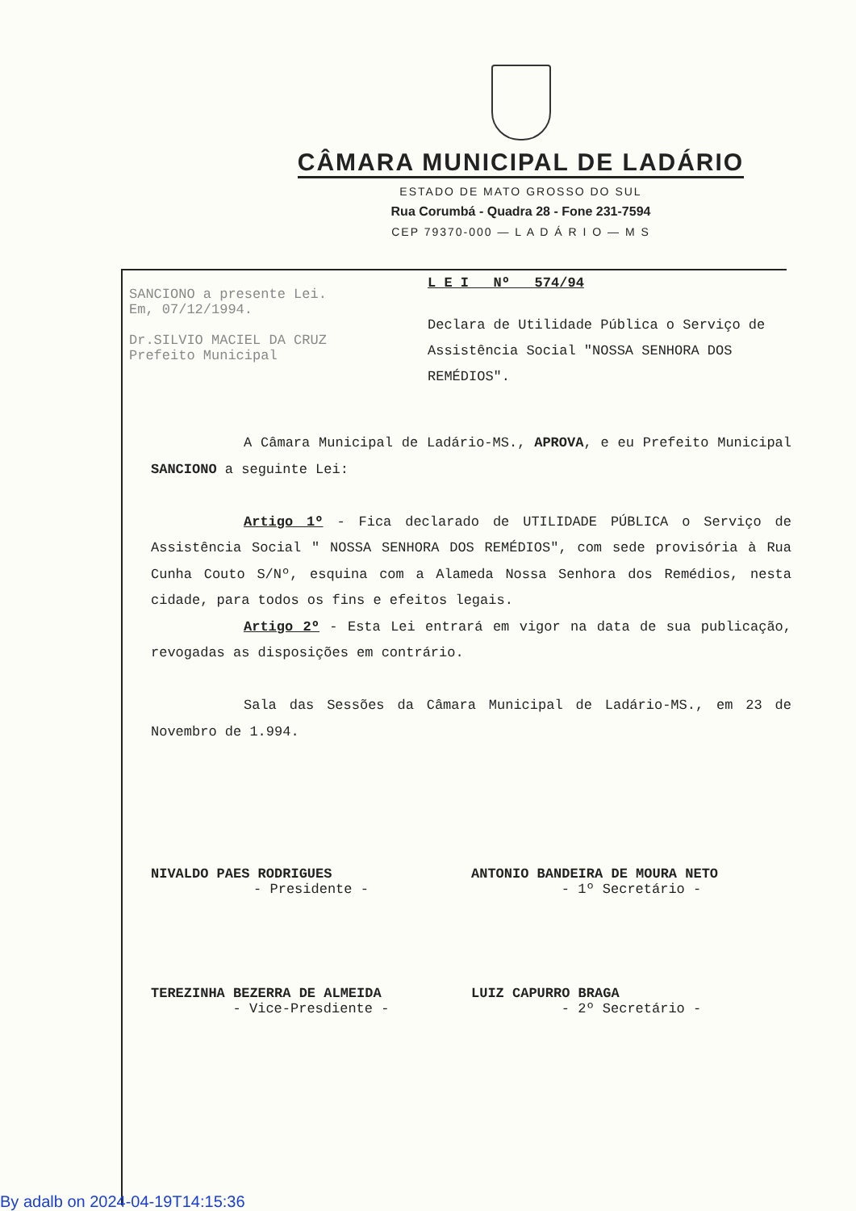CÂMARA MUNICIPAL DE LADÁRIO
ESTADO DE MATO GROSSO DO SUL
Rua Corumbá - Quadra 28 - Fone 231-7594
CEP 79370-000 — L A D Á R I O — M S
SANCIONO a presente Lei.
Em, 07/12/1994.
Dr.SILVIO MACIEL DA CRUZ
Prefeito Municipal
L E I Nº 574/94
Declara de Utilidade Pública o Serviço de Assistência Social "NOSSA SENHORA DOS REMÉDIOS".
A Câmara Municipal de Ladário-MS., APROVA, e eu Prefeito Municipal SANCIONO a seguinte Lei:
Artigo 1º - Fica declarado de UTILIDADE PÚBLICA o Serviço de Assistência Social " NOSSA SENHORA DOS REMÉDIOS", com sede provisória à Rua Cunha Couto S/Nº, esquina com a Alameda Nossa Senhora dos Remédios, nesta cidade, para todos os fins e efeitos legais.
Artigo 2º - Esta Lei entrará em vigor na data de sua publicação, revogadas as disposições em contrário.
Sala das Sessões da Câmara Municipal de Ladário-MS., em 23 de Novembro de 1.994.
NIVALDO PAES RODRIGUES
- Presidente -
ANTONIO BANDEIRA DE MOURA NETO
- 1º Secretário -
TEREZINHA BEZERRA DE ALMEIDA
- Vice-Presdiente -
LUIZ CAPURRO BRAGA
- 2º Secretário -
By adalb on 2024-04-19T14:15:36